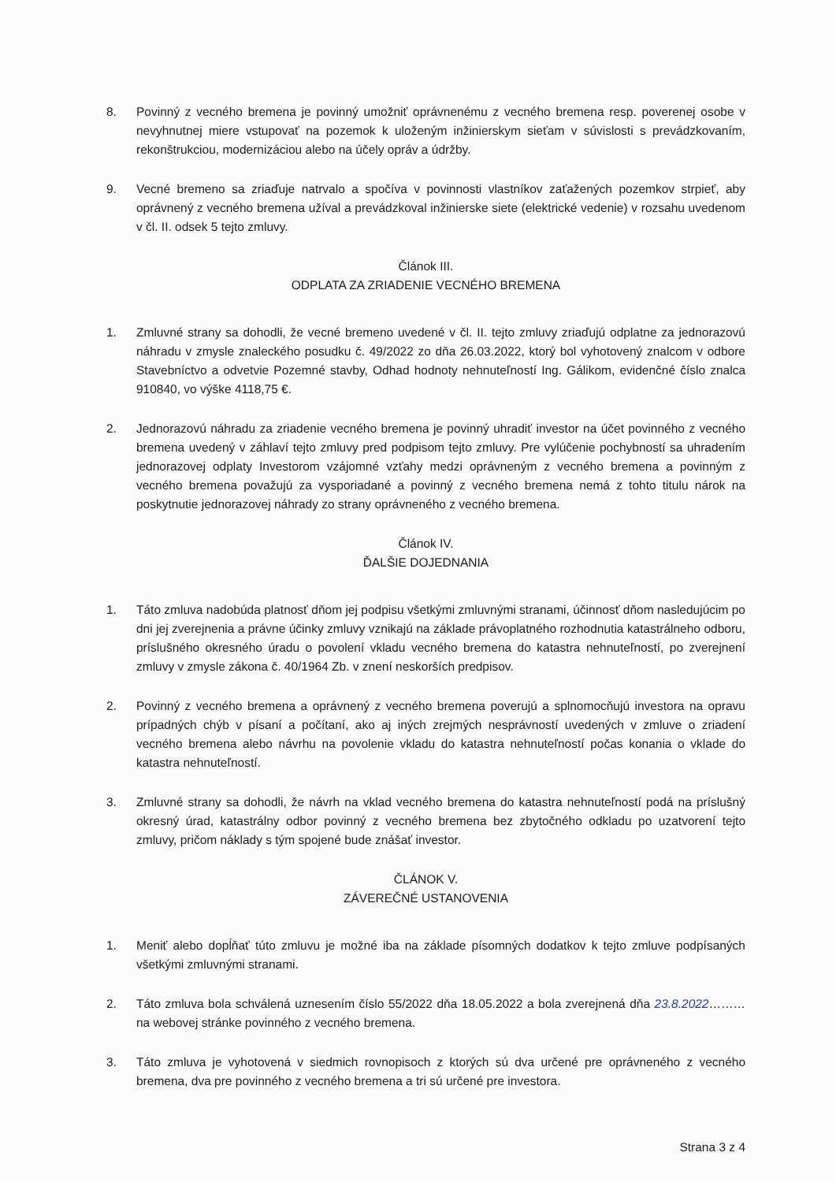8. Povinný z vecného bremena je povinný umožniť oprávnenému z vecného bremena resp. poverenej osobe v nevyhnutnej miere vstupovať na pozemok k uloženým inžinierskym sieťam v súvislosti s prevádzkovaním, rekonštrukciou, modernizáciou alebo na účely opráv a údržby.
9. Vecné bremeno sa zriaďuje natrvalo a spočíva v povinnosti vlastníkov zaťažených pozemkov strpieť, aby oprávnený z vecného bremena užíval a prevádzkoval inžinierske siete (elektrické vedenie) v rozsahu uvedenom v čl. II. odsek 5 tejto zmluvy.
Článok III.
ODPLATA ZA ZRIADENIE VECNÉHO BREMENA
1. Zmluvné strany sa dohodli, že vecné bremeno uvedené v čl. II. tejto zmluvy zriaďujú odplatne za jednorazovú náhradu v zmysle znaleckého posudku č. 49/2022 zo dňa 26.03.2022, ktorý bol vyhotovený znalcom v odbore Stavebníctvo a odvetvie Pozemné stavby, Odhad hodnoty nehnuteľností Ing. Gálikom, evidenčné číslo znalca 910840, vo výške 4118,75 €.
2. Jednorazovú náhradu za zriadenie vecného bremena je povinný uhradiť investor na účet povinného z vecného bremena uvedený v záhlaví tejto zmluvy pred podpisom tejto zmluvy. Pre vylúčenie pochybností sa uhradením jednorazovej odplaty Investorom vzájomné vzťahy medzi oprávneným z vecného bremena a povinným z vecného bremena považujú za vysporiadané a povinný z vecného bremena nemá z tohto titulu nárok na poskytnutie jednorazovej náhrady zo strany oprávneného z vecného bremena.
Článok IV.
ĎALŠIE DOJEDNANIA
1. Táto zmluva nadobúda platnosť dňom jej podpisu všetkými zmluvnými stranami, účinnosť dňom nasledujúcim po dni jej zverejnenia a právne účinky zmluvy vznikajú na základe právoplatného rozhodnutia katastrálneho odboru, príslušného okresného úradu o povolení vkladu vecného bremena do katastra nehnuteľností, po zverejnení zmluvy v zmysle zákona č. 40/1964 Zb. v znení neskorších predpisov.
2. Povinný z vecného bremena a oprávnený z vecného bremena poverujú a splnomocňujú investora na opravu prípadných chýb v písaní a počítaní, ako aj iných zrejmých nesprávností uvedených v zmluve o zriadení vecného bremena alebo návrhu na povolenie vkladu do katastra nehnuteľností počas konania o vklade do katastra nehnuteľností.
3. Zmluvné strany sa dohodli, že návrh na vklad vecného bremena do katastra nehnuteľností podá na príslušný okresný úrad, katastrálny odbor povinný z vecného bremena bez zbytočného odkladu po uzatvorení tejto zmluvy, pričom náklady s tým spojené bude znášať investor.
ČLÁNOK V.
ZÁVEREČNÉ USTANOVENIA
1. Meniť alebo dopĺňať túto zmluvu je možné iba na základe písomných dodatkov k tejto zmluve podpísaných všetkými zmluvnými stranami.
2. Táto zmluva bola schválená uznesením číslo 55/2022 dňa 18.05.2022 a bola zverejnená dňa 23.8.2022……… na webovej stránke povinného z vecného bremena.
3. Táto zmluva je vyhotovená v siedmich rovnopisoch z ktorých sú dva určené pre oprávneného z vecného bremena, dva pre povinného z vecného bremena a tri sú určené pre investora.
Strana 3 z 4